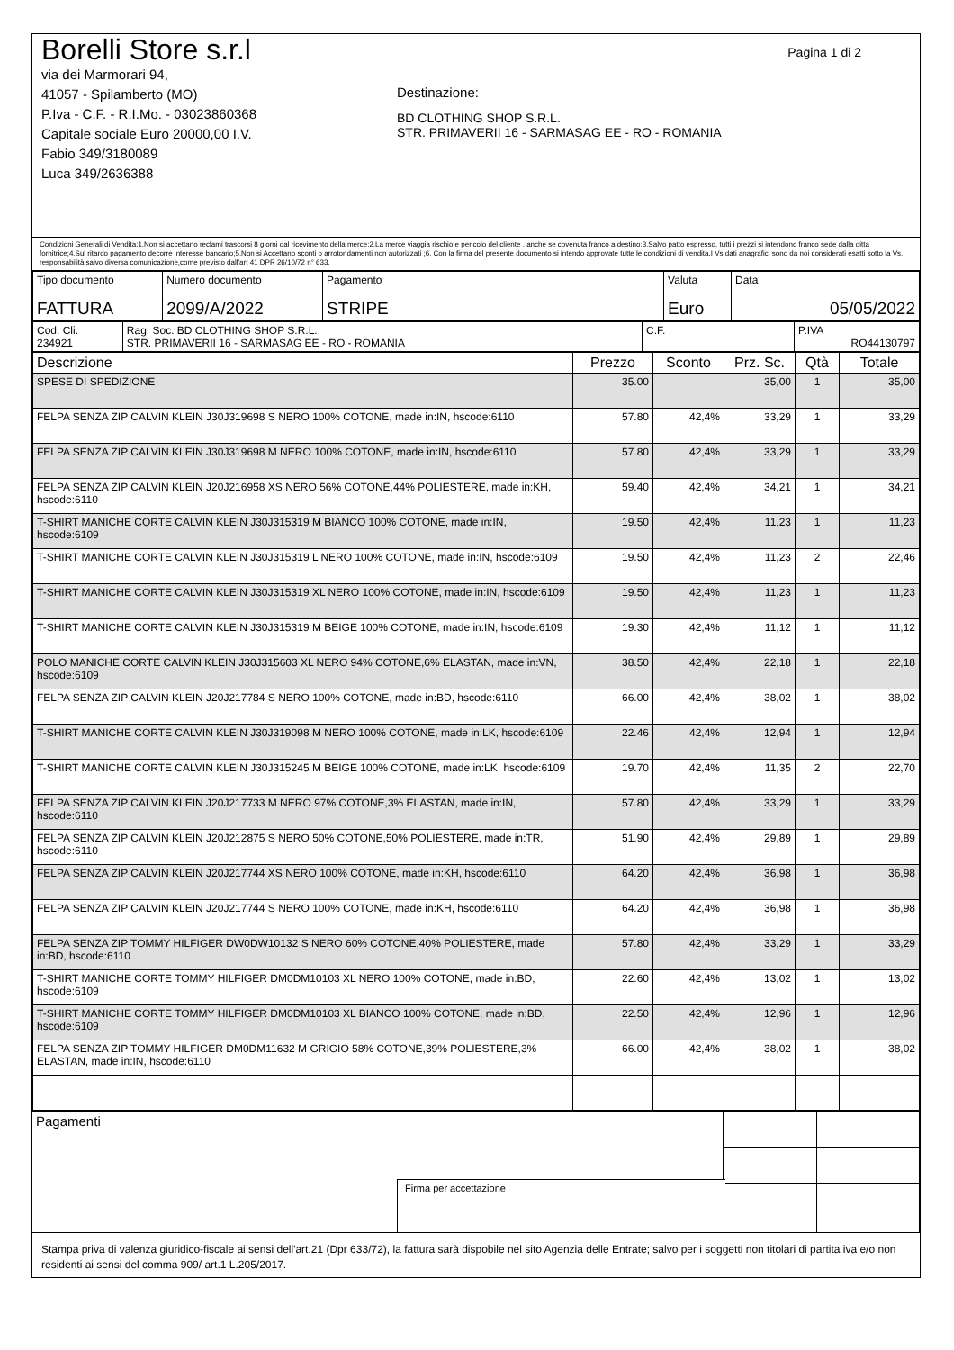Pagina 1 di 2
Borelli Store s.r.l
via dei Marmorari 94,
41057 - Spilamberto (MO)
P.Iva - C.F. - R.I.Mo. - 03023860368
Capitale sociale Euro 20000,00 I.V.
Fabio 349/3180089
Luca 349/2636388
Destinazione:
BD CLOTHING SHOP S.R.L.
STR. PRIMAVERII 16 - SARMASAG EE - RO - ROMANIA
Condizioni Generali di Vendita:1.Non si accettano reclami trascorsi 8 giorni dal ricevimento della merce;2.La merce viaggia rischio e pericolo del cliente , anche se covenuta franco a destino;3.Salvo patto espresso, tutti i prezzi si intendono franco sede dalla ditta fornitrice;4.Sul ritardo pagamento decorre interesse bancario;5.Non si Accettano sconti o arrotondamenti non autorizzati ;6. Con la firma del presente documento si intendo approvate tutte le condizioni di vendita.I Vs dati anagrafici sono da noi considerati esatti sotto la Vs. responsabilità,salvo diversa comunicazione,come previsto dall'art 41 DPR 26/10/72 n° 633.
| Tipo documento FATTURA | Numero documento 2099/A/2022 | Pagamento STRIPE | Valuta Euro | Data 05/05/2022 |
| Cod. Cli. 234921 | Rag. Soc. BD CLOTHING SHOP S.R.L. STR. PRIMAVERII 16 - SARMASAG EE - RO - ROMANIA | C.F. | P.IVA RO44130797 |
| Descrizione | Prezzo | Sconto | Prz. Sc. | Qtà | Totale |
| --- | --- | --- | --- | --- | --- |
| SPESE DI SPEDIZIONE | 35.00 | | 35,00 | 1 | 35,00 |
| FELPA SENZA ZIP CALVIN KLEIN J30J319698 S NERO 100% COTONE, made in:IN, hscode:6110 | 57.80 | 42,4% | 33,29 | 1 | 33,29 |
| FELPA SENZA ZIP CALVIN KLEIN J30J319698 M NERO 100% COTONE, made in:IN, hscode:6110 | 57.80 | 42,4% | 33,29 | 1 | 33,29 |
| FELPA SENZA ZIP CALVIN KLEIN J20J216958 XS NERO 56% COTONE,44% POLIESTERE, made in:KH, hscode:6110 | 59.40 | 42,4% | 34,21 | 1 | 34,21 |
| T-SHIRT MANICHE CORTE CALVIN KLEIN J30J315319 M BIANCO 100% COTONE, made in:IN, hscode:6109 | 19.50 | 42,4% | 11,23 | 1 | 11,23 |
| T-SHIRT MANICHE CORTE CALVIN KLEIN J30J315319 L NERO 100% COTONE, made in:IN, hscode:6109 | 19.50 | 42,4% | 11,23 | 2 | 22,46 |
| T-SHIRT MANICHE CORTE CALVIN KLEIN J30J315319 XL NERO 100% COTONE, made in:IN, hscode:6109 | 19.50 | 42,4% | 11,23 | 1 | 11,23 |
| T-SHIRT MANICHE CORTE CALVIN KLEIN J30J315319 M BEIGE 100% COTONE, made in:IN, hscode:6109 | 19.30 | 42,4% | 11,12 | 1 | 11,12 |
| POLO MANICHE CORTE CALVIN KLEIN J30J315603 XL NERO 94% COTONE,6% ELASTAN, made in:VN, hscode:6109 | 38.50 | 42,4% | 22,18 | 1 | 22,18 |
| FELPA SENZA ZIP CALVIN KLEIN J20J217784 S NERO 100% COTONE, made in:BD, hscode:6110 | 66.00 | 42,4% | 38,02 | 1 | 38,02 |
| T-SHIRT MANICHE CORTE CALVIN KLEIN J30J319098 M NERO 100% COTONE, made in:LK, hscode:6109 | 22.46 | 42,4% | 12,94 | 1 | 12,94 |
| T-SHIRT MANICHE CORTE CALVIN KLEIN J30J315245 M BEIGE 100% COTONE, made in:LK, hscode:6109 | 19.70 | 42,4% | 11,35 | 2 | 22,70 |
| FELPA SENZA ZIP CALVIN KLEIN J20J217733 M NERO 97% COTONE,3% ELASTAN, made in:IN, hscode:6110 | 57.80 | 42,4% | 33,29 | 1 | 33,29 |
| FELPA SENZA ZIP CALVIN KLEIN J20J212875 S NERO 50% COTONE,50% POLIESTERE, made in:TR, hscode:6110 | 51.90 | 42,4% | 29,89 | 1 | 29,89 |
| FELPA SENZA ZIP CALVIN KLEIN J20J217744 XS NERO 100% COTONE, made in:KH, hscode:6110 | 64.20 | 42,4% | 36,98 | 1 | 36,98 |
| FELPA SENZA ZIP CALVIN KLEIN J20J217744 S NERO 100% COTONE, made in:KH, hscode:6110 | 64.20 | 42,4% | 36,98 | 1 | 36,98 |
| FELPA SENZA ZIP TOMMY HILFIGER DW0DW10132 S NERO 60% COTONE,40% POLIESTERE, made in:BD, hscode:6110 | 57.80 | 42,4% | 33,29 | 1 | 33,29 |
| T-SHIRT MANICHE CORTE TOMMY HILFIGER DM0DM10103 XL NERO 100% COTONE, made in:BD, hscode:6109 | 22.60 | 42,4% | 13,02 | 1 | 13,02 |
| T-SHIRT MANICHE CORTE TOMMY HILFIGER DM0DM10103 XL BIANCO 100% COTONE, made in:BD, hscode:6109 | 22.50 | 42,4% | 12,96 | 1 | 12,96 |
| FELPA SENZA ZIP TOMMY HILFIGER DM0DM11632 M GRIGIO 58% COTONE,39% POLIESTERE,3% ELASTAN, made in:IN, hscode:6110 | 66.00 | 42,4% | 38,02 | 1 | 38,02 |
| Pagamenti | | |
Firma per accettazione
Stampa priva di valenza giuridico-fiscale ai sensi dell'art.21 (Dpr 633/72), la fattura sarà dispobile nel sito Agenzia delle Entrate; salvo per i soggetti non titolari di partita iva e/o non residenti ai sensi del comma 909/ art.1 L.205/2017.